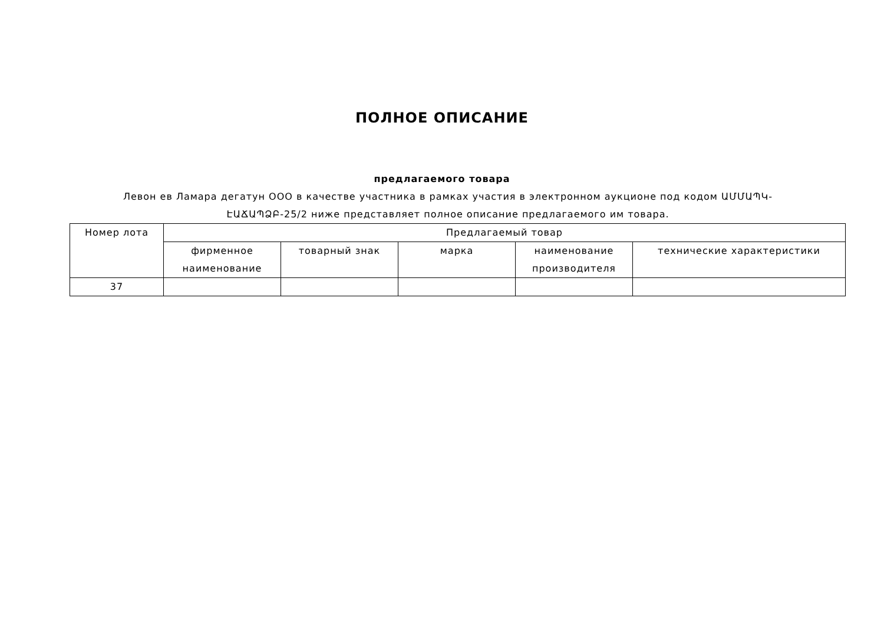ПОЛНОЕ ОПИСАНИЕ
предлагаемого товара
Левон ев Ламара дегатун ООО в качестве участника в рамках участия в электронном аукционе под кодом ԱՄՄԱՊԿ-ԷԱՃԱՊՁԲ-25/2 ниже представляет полное описание предлагаемого им товара.
| Номер лота | Предлагаемый товар | | | | |
| --- | --- | --- | --- | --- | --- |
| | фирменное наименование | товарный знак | марка | наименование производителя | технические характеристики |
| 37 | | | | | |